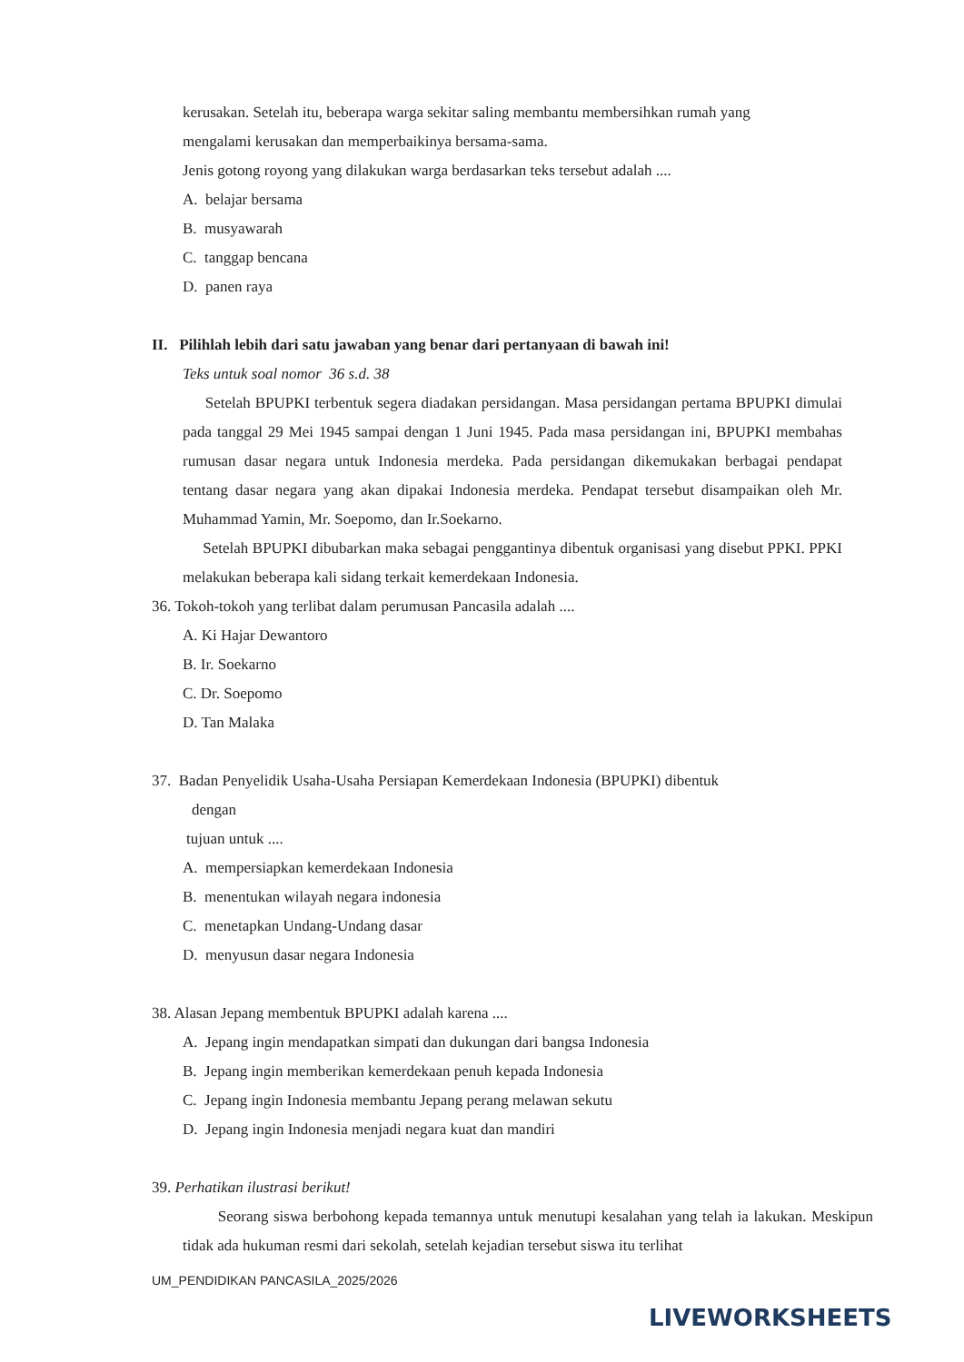kerusakan. Setelah itu, beberapa warga sekitar saling membantu membersihkan rumah yang
mengalami kerusakan dan memperbaikinya bersama-sama.
Jenis gotong royong yang dilakukan warga berdasarkan teks tersebut adalah ....
A. belajar bersama
B. musyawarah
C. tanggap bencana
D. panen raya
II. Pilihlah lebih dari satu jawaban yang benar dari pertanyaan di bawah ini!
Teks untuk soal nomor 36 s.d. 38
Setelah BPUPKI terbentuk segera diadakan persidangan. Masa persidangan pertama BPUPKI dimulai pada tanggal 29 Mei 1945 sampai dengan 1 Juni 1945. Pada masa persidangan ini, BPUPKI membahas rumusan dasar negara untuk Indonesia merdeka. Pada persidangan dikemukakan berbagai pendapat tentang dasar negara yang akan dipakai Indonesia merdeka. Pendapat tersebut disampaikan oleh Mr. Muhammad Yamin, Mr. Soepomo, dan Ir.Soekarno.
Setelah BPUPKI dibubarkan maka sebagai penggantinya dibentuk organisasi yang disebut PPKI. PPKI melakukan beberapa kali sidang terkait kemerdekaan Indonesia.
36. Tokoh-tokoh yang terlibat dalam perumusan Pancasila adalah ....
A. Ki Hajar Dewantoro
B. Ir. Soekarno
C. Dr. Soepomo
D. Tan Malaka
37. Badan Penyelidik Usaha-Usaha Persiapan Kemerdekaan Indonesia (BPUPKI) dibentuk
dengan
tujuan untuk ....
A. mempersiapkan kemerdekaan Indonesia
B. menentukan wilayah negara indonesia
C. menetapkan Undang-Undang dasar
D. menyusun dasar negara Indonesia
38. Alasan Jepang membentuk BPUPKI adalah karena ....
A. Jepang ingin mendapatkan simpati dan dukungan dari bangsa Indonesia
B. Jepang ingin memberikan kemerdekaan penuh kepada Indonesia
C. Jepang ingin Indonesia membantu Jepang perang melawan sekutu
D. Jepang ingin Indonesia menjadi negara kuat dan mandiri
39. Perhatikan ilustrasi berikut!
Seorang siswa berbohong kepada temannya untuk menutupi kesalahan yang telah ia lakukan. Meskipun tidak ada hukuman resmi dari sekolah, setelah kejadian tersebut siswa itu terlihat
UM_PENDIDIKAN PANCASILA_2025/2026
LIVEWORKSHEETS